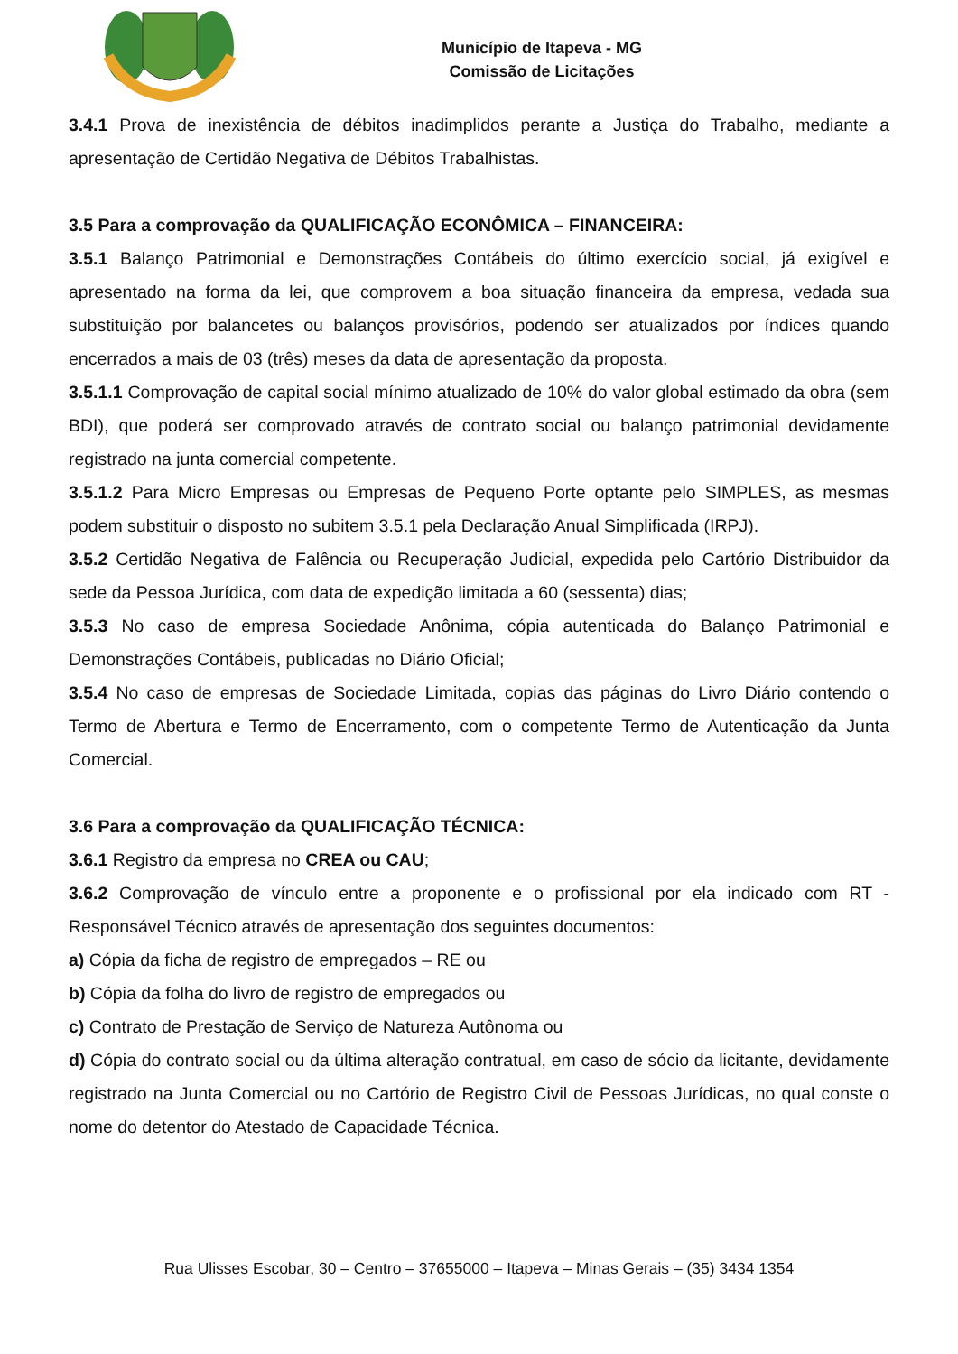Município de Itapeva - MG
Comissão de Licitações
3.4.1 Prova de inexistência de débitos inadimplidos perante a Justiça do Trabalho, mediante a apresentação de Certidão Negativa de Débitos Trabalhistas.
3.5 Para a comprovação da QUALIFICAÇÃO ECONÔMICA – FINANCEIRA:
3.5.1 Balanço Patrimonial e Demonstrações Contábeis do último exercício social, já exigível e apresentado na forma da lei, que comprovem a boa situação financeira da empresa, vedada sua substituição por balancetes ou balanços provisórios, podendo ser atualizados por índices quando encerrados a mais de 03 (três) meses da data de apresentação da proposta.
3.5.1.1 Comprovação de capital social mínimo atualizado de 10% do valor global estimado da obra (sem BDI), que poderá ser comprovado através de contrato social ou balanço patrimonial devidamente registrado na junta comercial competente.
3.5.1.2 Para Micro Empresas ou Empresas de Pequeno Porte optante pelo SIMPLES, as mesmas podem substituir o disposto no subitem 3.5.1 pela Declaração Anual Simplificada (IRPJ).
3.5.2 Certidão Negativa de Falência ou Recuperação Judicial, expedida pelo Cartório Distribuidor da sede da Pessoa Jurídica, com data de expedição limitada a 60 (sessenta) dias;
3.5.3 No caso de empresa Sociedade Anônima, cópia autenticada do Balanço Patrimonial e Demonstrações Contábeis, publicadas no Diário Oficial;
3.5.4 No caso de empresas de Sociedade Limitada, copias das páginas do Livro Diário contendo o Termo de Abertura e Termo de Encerramento, com o competente Termo de Autenticação da Junta Comercial.
3.6 Para a comprovação da QUALIFICAÇÃO TÉCNICA:
3.6.1 Registro da empresa no CREA ou CAU;
3.6.2 Comprovação de vínculo entre a proponente e o profissional por ela indicado com RT - Responsável Técnico através de apresentação dos seguintes documentos:
a) Cópia da ficha de registro de empregados – RE ou
b) Cópia da folha do livro de registro de empregados ou
c) Contrato de Prestação de Serviço de Natureza Autônoma ou
d) Cópia do contrato social ou da última alteração contratual, em caso de sócio da licitante, devidamente registrado na Junta Comercial ou no Cartório de Registro Civil de Pessoas Jurídicas, no qual conste o nome do detentor do Atestado de Capacidade Técnica.
Rua Ulisses Escobar, 30 – Centro – 37655000 – Itapeva – Minas Gerais – (35) 3434 1354